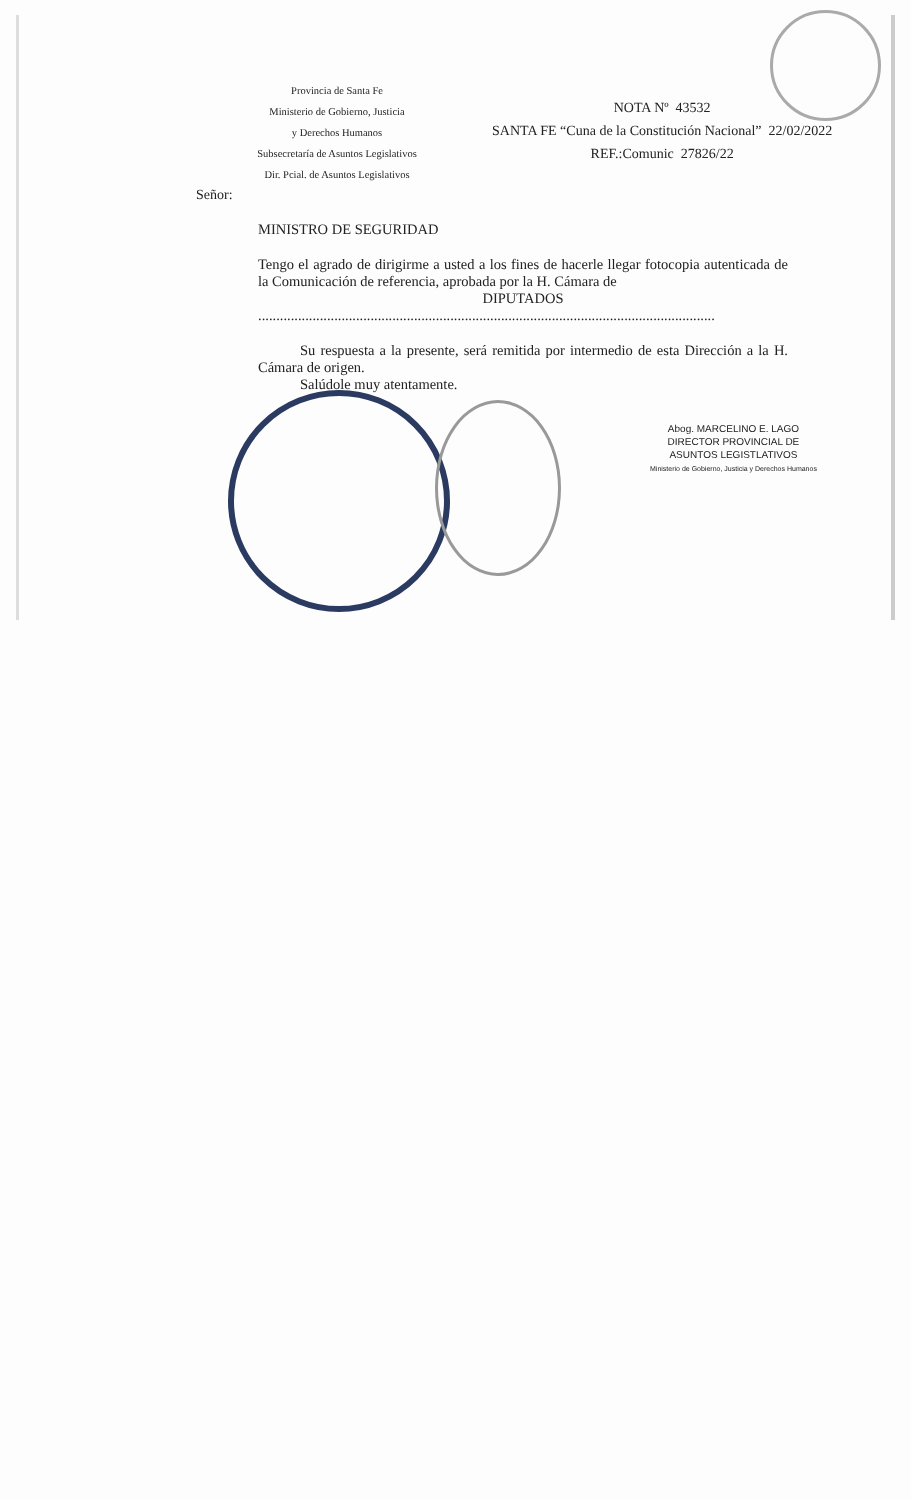Provincia de Santa Fe
Ministerio de Gobierno, Justicia
y Derechos Humanos
Subsecretaría de Asuntos Legislativos
Dir. Pcial. de Asuntos Legislativos
NOTA Nº 43532
SANTA FE “Cuna de la Constitución Nacional” 22/02/2022
REF.:Comunic 27826/22
Señor:
MINISTRO DE SEGURIDAD
Tengo el agrado de dirigirme a usted a los fines de hacerle llegar fotocopia autenticada de la Comunicación de referencia, aprobada por la H. Cámara de
DIPUTADOS
..............................................................................................................................
Su respuesta a la presente, será remitida por intermedio de esta Dirección a la H. Cámara de origen.
Salúdole muy atentamente.
Abog. MARCELINO E. LAGO
DIRECTOR PROVINCIAL DE
ASUNTOS LEGISTLATIVOS
Ministerio de Gobierno, Justicia y Derechos Humanos